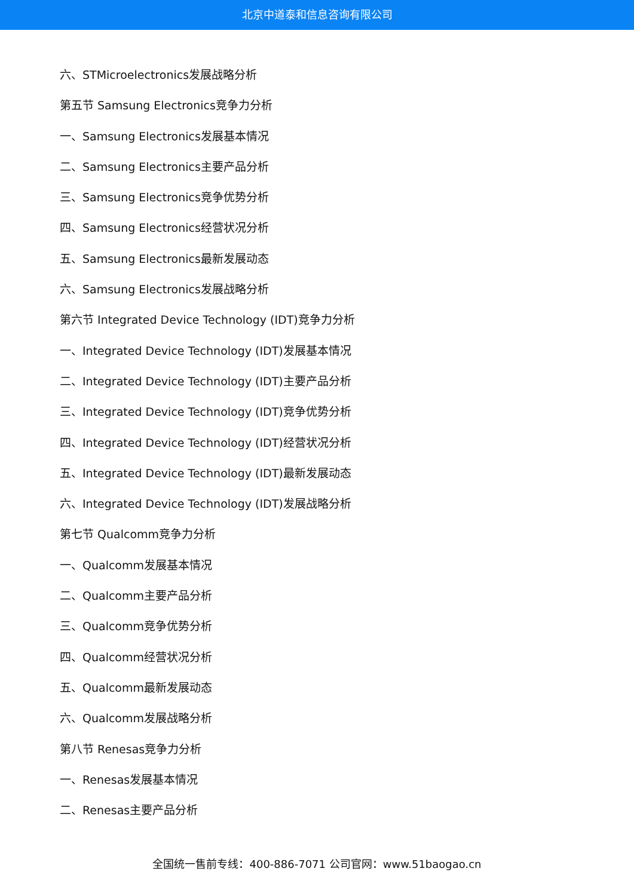北京中道泰和信息咨询有限公司
六、STMicroelectronics发展战略分析
第五节 Samsung Electronics竞争力分析
一、Samsung Electronics发展基本情况
二、Samsung Electronics主要产品分析
三、Samsung Electronics竞争优势分析
四、Samsung Electronics经营状况分析
五、Samsung Electronics最新发展动态
六、Samsung Electronics发展战略分析
第六节 Integrated Device Technology (IDT)竞争力分析
一、Integrated Device Technology (IDT)发展基本情况
二、Integrated Device Technology (IDT)主要产品分析
三、Integrated Device Technology (IDT)竞争优势分析
四、Integrated Device Technology (IDT)经营状况分析
五、Integrated Device Technology (IDT)最新发展动态
六、Integrated Device Technology (IDT)发展战略分析
第七节 Qualcomm竞争力分析
一、Qualcomm发展基本情况
二、Qualcomm主要产品分析
三、Qualcomm竞争优势分析
四、Qualcomm经营状况分析
五、Qualcomm最新发展动态
六、Qualcomm发展战略分析
第八节 Renesas竞争力分析
一、Renesas发展基本情况
二、Renesas主要产品分析
全国统一售前专线：400-886-7071 公司官网：www.51baogao.cn